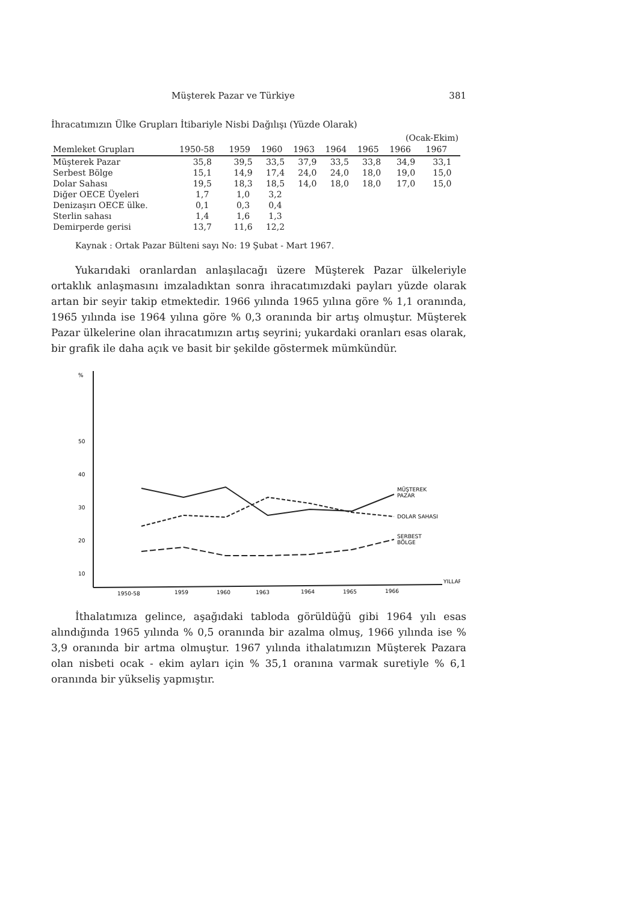Müşterek Pazar ve Türkiye 381
İhracatımızın Ülke Grupları İtibariyle Nisbi Dağılışı (Yüzde Olarak)
| | | | | | | | (Ocak-Ekim) | |
| Memleket Grupları | 1950-58 | 1959 | 1960 | 1963 | 1964 | 1965 | 1966 | 1967 |
| Müşterek Pazar | 35,8 | 39,5 | 33,5 | 37,9 | 33,5 | 33,8 | 34,9 | 33,1 |
| Serbest Bölge | 15,1 | 14,9 | 17,4 | 24,0 | 24,0 | 18,0 | 19,0 | 15,0 |
| Dolar Sahası | 19,5 | 18,3 | 18,5 | 14,0 | 18,0 | 18,0 | 17,0 | 15,0 |
| Diğer OECE Üyeleri | 1,7 | 1,0 | 3,2 | | | | | |
| Denizaşırı OECE ülke. | 0,1 | 0,3 | 0,4 | | | | | |
| Sterlin sahası | 1,4 | 1,6 | 1,3 | | | | | |
| Demirperde gerisi | 13,7 | 11,6 | 12,2 | | | | | |
Kaynak : Ortak Pazar Bülteni sayı No: 19 Şubat - Mart 1967.
Yukarıdaki oranlardan anlaşılacağı üzere Müşterek Pazar ülkeleriyle ortaklık anlaşmasını imzaladıktan sonra ihracatımızdaki payları yüzde olarak artan bir seyir takip etmektedir. 1966 yılında 1965 yılına göre % 1,1 oranında, 1965 yılında ise 1964 yılına göre % 0,3 oranında bir artış olmuştur. Müşterek Pazar ülkelerine olan ihracatımızın artış seyrini; yukardaki oranları esas olarak, bir grafik ile daha açık ve basit bir şekilde göstermek mümkündür.
%
50
40
30
20
10
MÜŞTEREK
PAZAR
DOLAR SAHASI
SERBEST
BÖLGE
YILLAR
1950-58
1959
1960
1963
1964
1965
1966
İthalatımıza gelince, aşağıdaki tabloda görüldüğü gibi 1964 yılı esas alındığında 1965 yılında % 0,5 oranında bir azalma olmuş, 1966 yılında ise % 3,9 oranında bir artma olmuştur. 1967 yılında ithalatımızın Müşterek Pazara olan nisbeti ocak - ekim ayları için % 35,1 oranına varmak suretiyle % 6,1 oranında bir yükseliş yapmıştır.